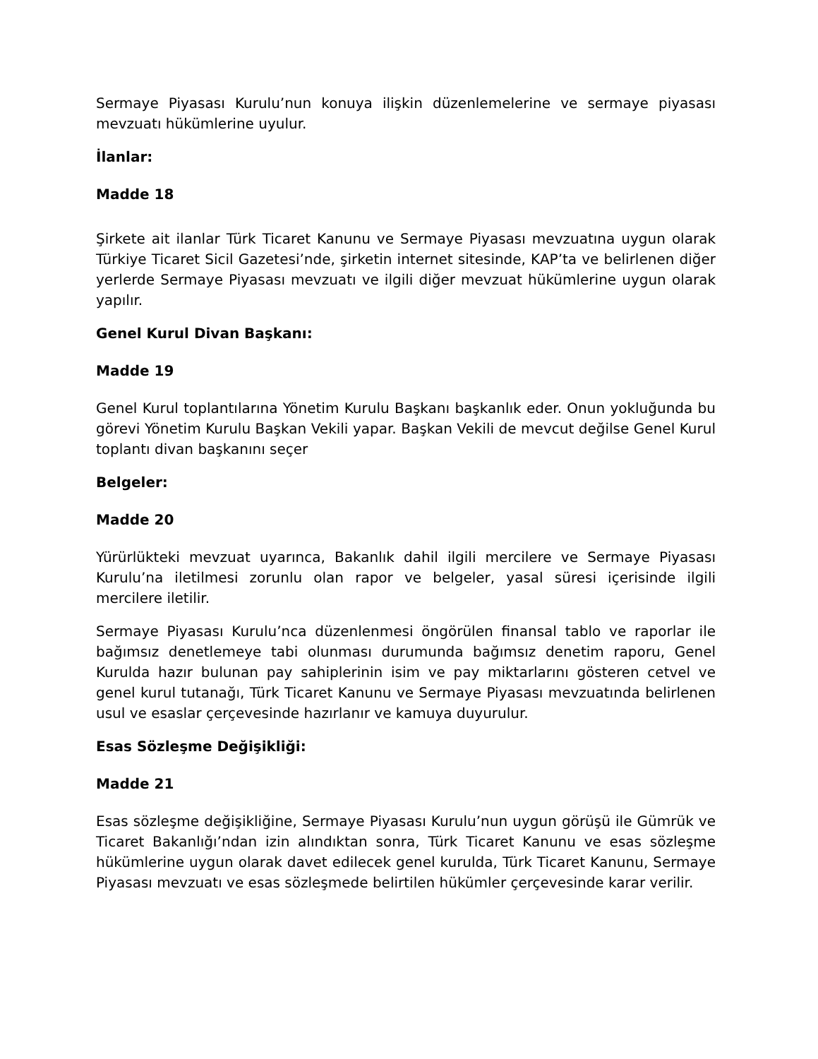Sermaye Piyasası Kurulu’nun konuya ilişkin düzenlemelerine ve sermaye piyasası mevzuatı hükümlerine uyulur.
İlanlar:
Madde 18
Şirkete ait ilanlar Türk Ticaret Kanunu ve Sermaye Piyasası mevzuatına uygun olarak Türkiye Ticaret Sicil Gazetesi’nde, şirketin internet sitesinde, KAP’ta ve belirlenen diğer yerlerde Sermaye Piyasası mevzuatı ve ilgili diğer mevzuat hükümlerine uygun olarak yapılır.
Genel Kurul Divan Başkanı:
Madde 19
Genel Kurul toplantılarına Yönetim Kurulu Başkanı başkanlık eder. Onun yokluğunda bu görevi Yönetim Kurulu Başkan Vekili yapar. Başkan Vekili de mevcut değilse Genel Kurul toplantı divan başkanını seçer
Belgeler:
Madde 20
Yürürlükteki mevzuat uyarınca, Bakanlık dahil ilgili mercilere ve Sermaye Piyasası Kurulu’na iletilmesi zorunlu olan rapor ve belgeler, yasal süresi içerisinde ilgili mercilere iletilir.
Sermaye Piyasası Kurulu’nca düzenlenmesi öngörülen finansal tablo ve raporlar ile bağımsız denetlemeye tabi olunması durumunda bağımsız denetim raporu, Genel Kurulda hazır bulunan pay sahiplerinin isim ve pay miktarlarını gösteren cetvel ve genel kurul tutanağı, Türk Ticaret Kanunu ve Sermaye Piyasası mevzuatında belirlenen usul ve esaslar çerçevesinde hazırlanır ve kamuya duyurulur.
Esas Sözleşme Değişikliği:
Madde 21
Esas sözleşme değişikliğine, Sermaye Piyasası Kurulu’nun uygun görüşü ile Gümrük ve Ticaret Bakanlığı’ndan izin alındıktan sonra, Türk Ticaret Kanunu ve esas sözleşme hükümlerine uygun olarak davet edilecek genel kurulda, Türk Ticaret Kanunu, Sermaye Piyasası mevzuatı ve esas sözleşmede belirtilen hükümler çerçevesinde karar verilir.